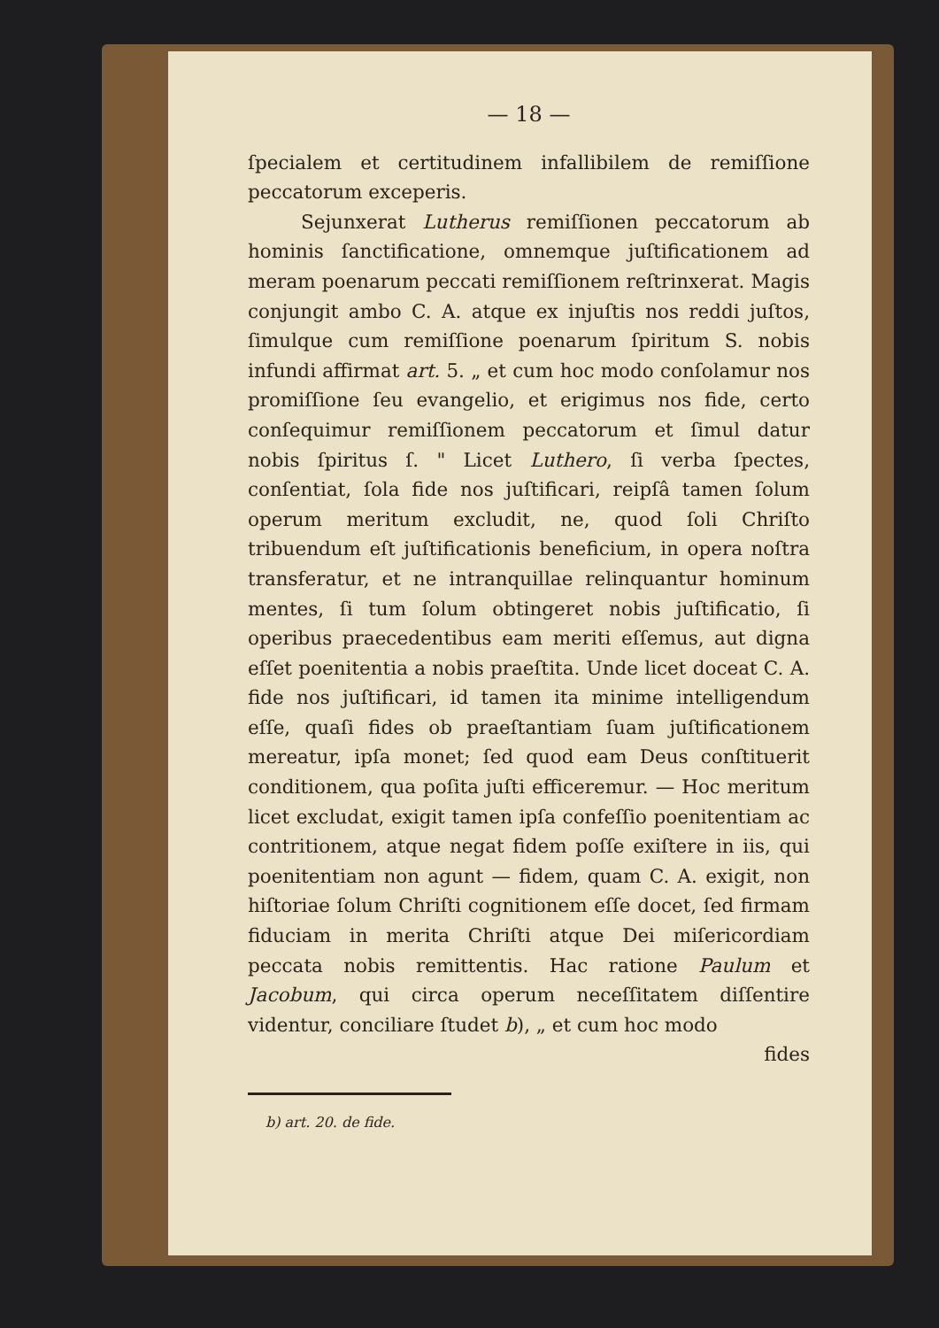— 18 —
ſpecialem et certitudinem infallibilem de remiſſione peccatorum exceperis.
Sejunxerat Lutherus remiſſionen peccatorum ab hominis ſanctificatione, omnemque juſtificationem ad meram poenarum peccati remiſſionem reſtrinxerat. Magis conjungit ambo C. A. atque ex injuſtis nos reddi juſtos, ſimulque cum remiſſione poenarum ſpiritum S. nobis infundi affirmat art. 5. „ et cum hoc modo conſolamur nos promiſſione ſeu evangelio, et erigimus nos fide, certo conſequimur remiſſionem peccatorum et ſimul datur nobis ſpiritus ſ. " Licet Luthero, ſi verba ſpectes, conſentiat, ſola fide nos juſtificari, reipſâ tamen ſolum operum meritum excludit, ne, quod ſoli Chriſto tribuendum eſt juſtificationis beneficium, in opera noſtra transferatur, et ne intranquillae relinquantur hominum mentes, ſi tum ſolum obtingeret nobis juſtificatio, ſi operibus praecedentibus eam meriti eſſemus, aut digna eſſet poenitentia a nobis praeſtita. Unde licet doceat C. A. fide nos juſtificari, id tamen ita minime intelligendum eſſe, quaſi fides ob praeſtantiam ſuam juſtificationem mereatur, ipſa monet; ſed quod eam Deus conſtituerit conditionem, qua poſita juſti efficeremur. — Hoc meritum licet excludat, exigit tamen ipſa confeſſio poenitentiam ac contritionem, atque negat fidem poſſe exiſtere in iis, qui poenitentiam non agunt — fidem, quam C. A. exigit, non hiſtoriae ſolum Chriſti cognitionem eſſe docet, ſed firmam fiduciam in merita Chriſti atque Dei miſericordiam peccata nobis remittentis. Hac ratione Paulum et Jacobum, qui circa operum neceſſitatem diſſentire videntur, conciliare ſtudet b), „ et cum hoc modo
fides
b) art. 20. de fide.